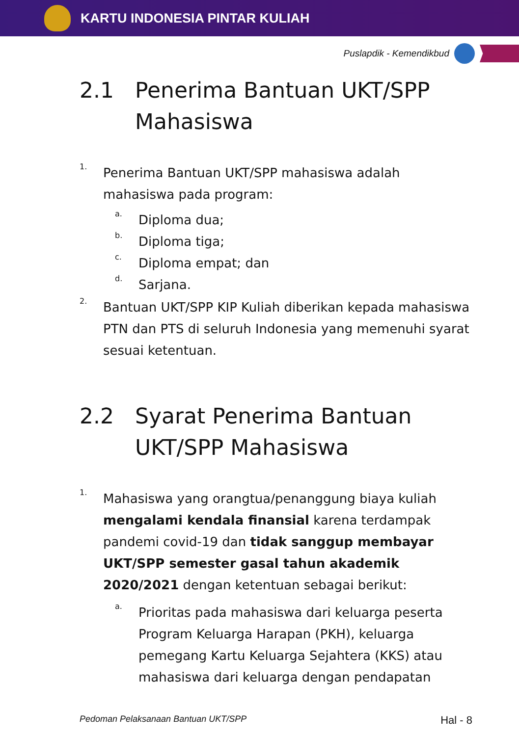KARTU INDONESIA PINTAR KULIAH
Puslapdik - Kemendikbud
2.1 Penerima Bantuan UKT/SPP Mahasiswa
1.
Penerima Bantuan UKT/SPP mahasiswa adalah mahasiswa pada program:
a.
Diploma dua;
b.
Diploma tiga;
c.
Diploma empat; dan
d.
Sarjana.
2.
Bantuan UKT/SPP KIP Kuliah diberikan kepada mahasiswa PTN dan PTS di seluruh Indonesia yang memenuhi syarat sesuai ketentuan.
2.2 Syarat Penerima Bantuan UKT/SPP Mahasiswa
1.
Mahasiswa yang orangtua/penanggung biaya kuliah mengalami kendala finansial karena terdampak pandemi covid-19 dan tidak sanggup membayar UKT/SPP semester gasal tahun akademik 2020/2021 dengan ketentuan sebagai berikut:
a.
Prioritas pada mahasiswa dari keluarga peserta Program Keluarga Harapan (PKH), keluarga pemegang Kartu Keluarga Sejahtera (KKS) atau mahasiswa dari keluarga dengan pendapatan
Pedoman Pelaksanaan Bantuan UKT/SPP Hal - 8